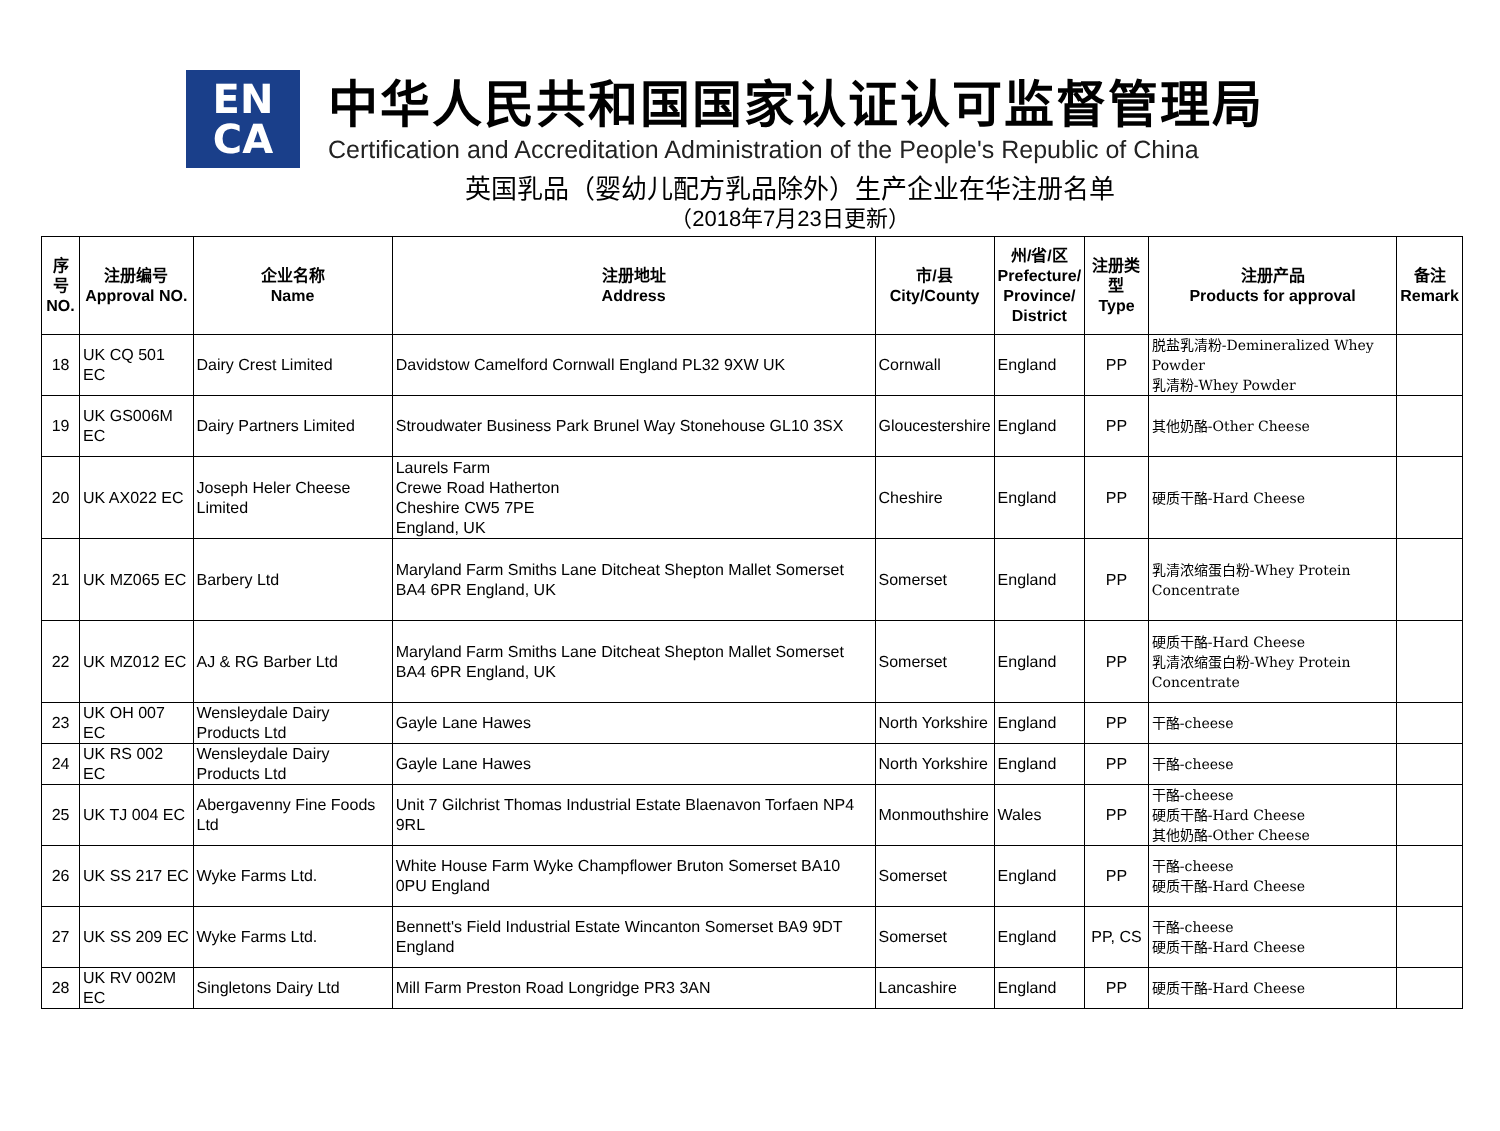EN
CA
中华人民共和国国家认证认可监督管理局
Certification and Accreditation Administration of the People's Republic of China
英国乳品（婴幼儿配方乳品除外）生产企业在华注册名单
（2018年7月23日更新）
| 序号 NO. | 注册编号 Approval NO. | 企业名称 Name | 注册地址 Address | 市/县 City/County | 州/省/区 Prefecture/ Province/ District | 注册类型 Type | 注册产品 Products for approval | 备注 Remark |
| --- | --- | --- | --- | --- | --- | --- | --- | --- |
| 18 | UK CQ 501 EC | Dairy Crest Limited | Davidstow Camelford Cornwall England PL32 9XW UK | Cornwall | England | PP | 脱盐乳清粉-Demineralized Whey Powder 乳清粉-Whey Powder | |
| 19 | UK GS006M EC | Dairy Partners Limited | Stroudwater Business Park Brunel Way Stonehouse GL10 3SX | Gloucestershire | England | PP | 其他奶酪-Other Cheese | |
| 20 | UK AX022 EC | Joseph Heler Cheese Limited | Laurels Farm Crewe Road Hatherton Cheshire CW5 7PE England, UK | Cheshire | England | PP | 硬质干酪-Hard Cheese | |
| 21 | UK MZ065 EC | Barbery Ltd | Maryland Farm Smiths Lane Ditcheat Shepton Mallet Somerset BA4 6PR England, UK | Somerset | England | PP | 乳清浓缩蛋白粉-Whey Protein Concentrate | |
| 22 | UK MZ012 EC | AJ & RG Barber Ltd | Maryland Farm Smiths Lane Ditcheat Shepton Mallet Somerset BA4 6PR England, UK | Somerset | England | PP | 硬质干酪-Hard Cheese 乳清浓缩蛋白粉-Whey Protein Concentrate | |
| 23 | UK OH 007 EC | Wensleydale Dairy Products Ltd | Gayle Lane Hawes | North Yorkshire | England | PP | 干酪-cheese | |
| 24 | UK RS 002 EC | Wensleydale Dairy Products Ltd | Gayle Lane Hawes | North Yorkshire | England | PP | 干酪-cheese | |
| 25 | UK TJ 004 EC | Abergavenny Fine Foods Ltd | Unit 7 Gilchrist Thomas Industrial Estate Blaenavon Torfaen NP4 9RL | Monmouthshire | Wales | PP | 干酪-cheese 硬质干酪-Hard Cheese 其他奶酪-Other Cheese | |
| 26 | UK SS 217 EC | Wyke Farms Ltd. | White House Farm Wyke Champflower Bruton Somerset BA10 0PU England | Somerset | England | PP | 干酪-cheese 硬质干酪-Hard Cheese | |
| 27 | UK SS 209 EC | Wyke Farms Ltd. | Bennett's Field Industrial Estate Wincanton Somerset BA9 9DT England | Somerset | England | PP, CS | 干酪-cheese 硬质干酪-Hard Cheese | |
| 28 | UK RV 002M EC | Singletons Dairy Ltd | Mill Farm Preston Road Longridge PR3 3AN | Lancashire | England | PP | 硬质干酪-Hard Cheese | |